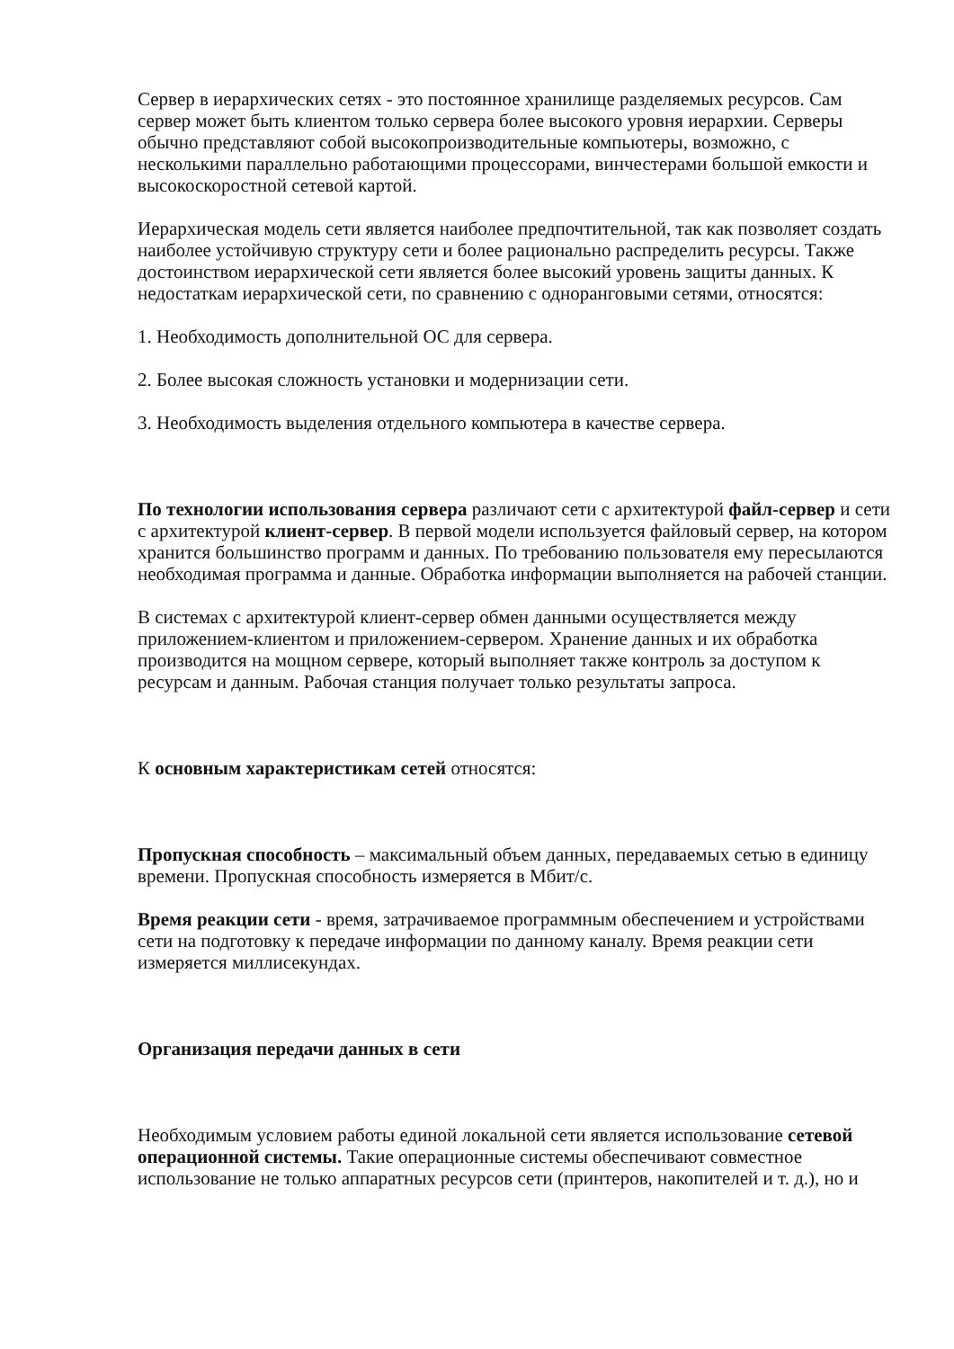Сервер в иерархических сетях - это постоянное хранилище разделяемых ресурсов. Сам сервер может быть клиентом только сервера более высокого уровня иерархии. Серверы обычно представляют собой высокопроизводительные компьютеры, возможно, с несколькими параллельно работающими процессорами, винчестерами большой емкости и высокоскоростной сетевой картой.
Иерархическая модель сети является наиболее предпочтительной, так как позволяет создать наиболее устойчивую структуру сети и более рационально распределить ресурсы. Также достоинством иерархической сети является более высокий уровень защиты данных. К недостаткам иерархической сети, по сравнению с одноранговыми сетями, относятся:
1. Необходимость дополнительной ОС для сервера.
2. Более высокая сложность установки и модернизации сети.
3. Необходимость выделения отдельного компьютера в качестве сервера.
По технологии использования сервера различают сети с архитектурой файл-сервер и сети с архитектурой клиент-сервер. В первой модели используется файловый сервер, на котором хранится большинство программ и данных. По требованию пользователя ему пересылаются необходимая программа и данные. Обработка информации выполняется на рабочей станции.
В системах с архитектурой клиент-сервер обмен данными осуществляется между приложением-клиентом и приложением-сервером. Хранение данных и их обработка производится на мощном сервере, который выполняет также контроль за доступом к ресурсам и данным. Рабочая станция получает только результаты запроса.
К основным характеристикам сетей относятся:
Пропускная способность – максимальный объем данных, передаваемых сетью в единицу времени. Пропускная способность измеряется в Мбит/с.
Время реакции сети - время, затрачиваемое программным обеспечением и устройствами сети на подготовку к передаче информации по данному каналу. Время реакции сети измеряется миллисекундах.
Организация передачи данных в сети
Необходимым условием работы единой локальной сети является использование сетевой операционной системы. Такие операционные системы обеспечивают совместное использование не только аппаратных ресурсов сети (принтеров, накопителей и т. д.), но и